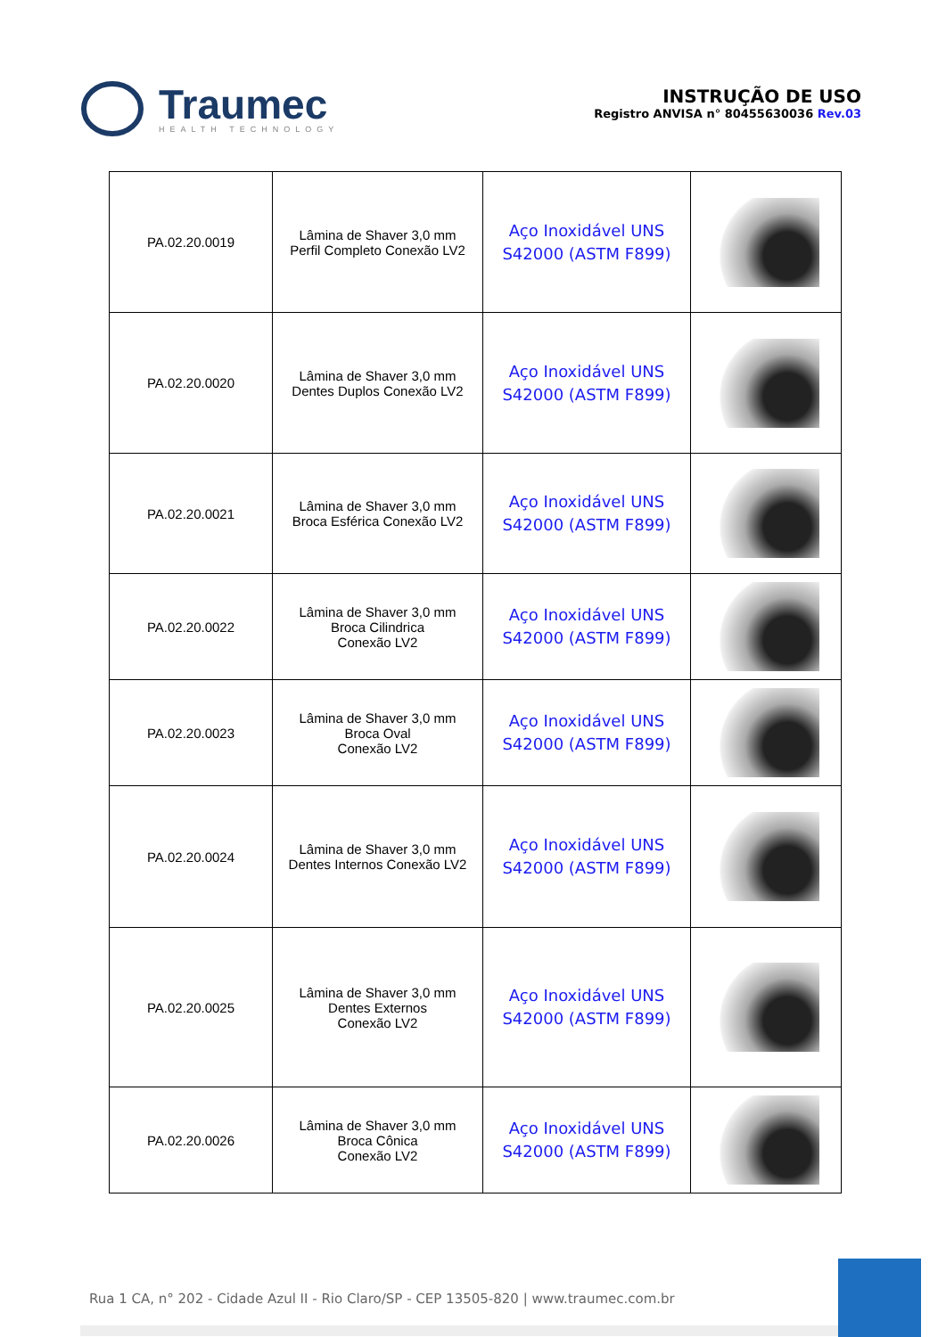Traumec
HEALTH TECHNOLOGY
INSTRUÇÃO DE USO
Registro ANVISA n° 80455630036 Rev.03
| PA.02.20.0019 | Lâmina de Shaver 3,0 mm Perfil Completo Conexão LV2 | Aço Inoxidável UNS S42000 (ASTM F899) | |
| PA.02.20.0020 | Lâmina de Shaver 3,0 mm Dentes Duplos Conexão LV2 | Aço Inoxidável UNS S42000 (ASTM F899) | |
| PA.02.20.0021 | Lâmina de Shaver 3,0 mm Broca Esférica Conexão LV2 | Aço Inoxidável UNS S42000 (ASTM F899) | |
| PA.02.20.0022 | Lâmina de Shaver 3,0 mm Broca Cilindrica Conexão LV2 | Aço Inoxidável UNS S42000 (ASTM F899) | |
| PA.02.20.0023 | Lâmina de Shaver 3,0 mm Broca Oval Conexão LV2 | Aço Inoxidável UNS S42000 (ASTM F899) | |
| PA.02.20.0024 | Lâmina de Shaver 3,0 mm Dentes Internos Conexão LV2 | Aço Inoxidável UNS S42000 (ASTM F899) | |
| PA.02.20.0025 | Lâmina de Shaver 3,0 mm Dentes Externos Conexão LV2 | Aço Inoxidável UNS S42000 (ASTM F899) | |
| PA.02.20.0026 | Lâmina de Shaver 3,0 mm Broca Cônica Conexão LV2 | Aço Inoxidável UNS S42000 (ASTM F899) | |
Rua 1 CA, n° 202 - Cidade Azul II - Rio Claro/SP - CEP 13505-820 | www.traumec.com.br